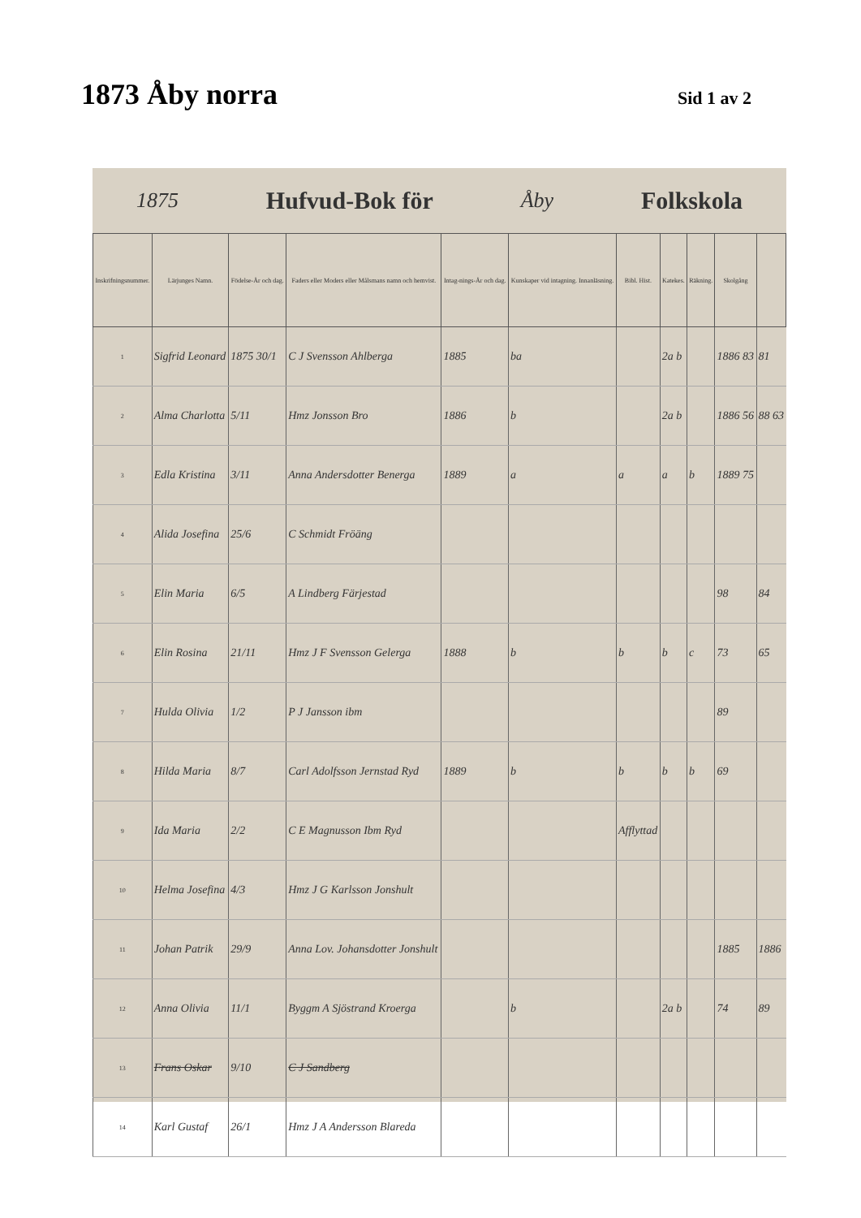1873 Åby norra
Sid 1 av 2
1875 Hufvud-Bok för Åby Folkskola
| Inskrifningsnummer. | Lärjunges Namn. | Födelse-År och dag. | Faders eller Moders eller Målsmans namn och hemvist. | Intag-nings-År och dag. | Kunskaper vid intagning. Innanläsning. | Bibl. Hist. | Katekes. | Räkning. | Skolgång | |
| --- | --- | --- | --- | --- | --- | --- | --- | --- | --- | --- |
| 1 | Sigfrid Leonard | 1875 30/1 | C J Svensson Ahlberga | 1885 | ba | | 2a b | | 1886 83 | 81 |
| 2 | Alma Charlotta | 5/11 | Hmz Jonsson Bro | 1886 | b | | 2a b | | 1886 56 | 88 63 |
| 3 | Edla Kristina | 3/11 | Anna Andersdotter Benerga | 1889 | a | a | a | b | 1889 75 | |
| 4 | Alida Josefina | 25/6 | C Schmidt Fröäng | | | | | | | |
| 5 | Elin Maria | 6/5 | A Lindberg Färjestad | | | | | | 98 | 84 |
| 6 | Elin Rosina | 21/11 | Hmz J F Svensson Gelerga | 1888 | b | b | b | c | 73 | 65 |
| 7 | Hulda Olivia | 1/2 | P J Jansson ibm | | | | | | 89 | |
| 8 | Hilda Maria | 8/7 | Carl Adolfsson Jernstad Ryd | 1889 | b | b | b | b | 69 | |
| 9 | Ida Maria | 2/2 | C E Magnusson Ibm Ryd | | | Afflyttad | | | | |
| 10 | Helma Josefina | 4/3 | Hmz J G Karlsson Jonshult | | | | | | | |
| 11 | Johan Patrik | 29/9 | Anna Lov. Johansdotter Jonshult | | | | | | 1885 | 1886 |
| 12 | Anna Olivia | 11/1 | Byggm A Sjöstrand Kroerga | | b | | 2a b | | 74 | 89 |
| 13 | Frans Oskar | 9/10 | C J Sandberg | | | | | | | |
| 14 | Karl Gustaf | 26/1 | Hmz J A Andersson Blareda | | | | | | | |